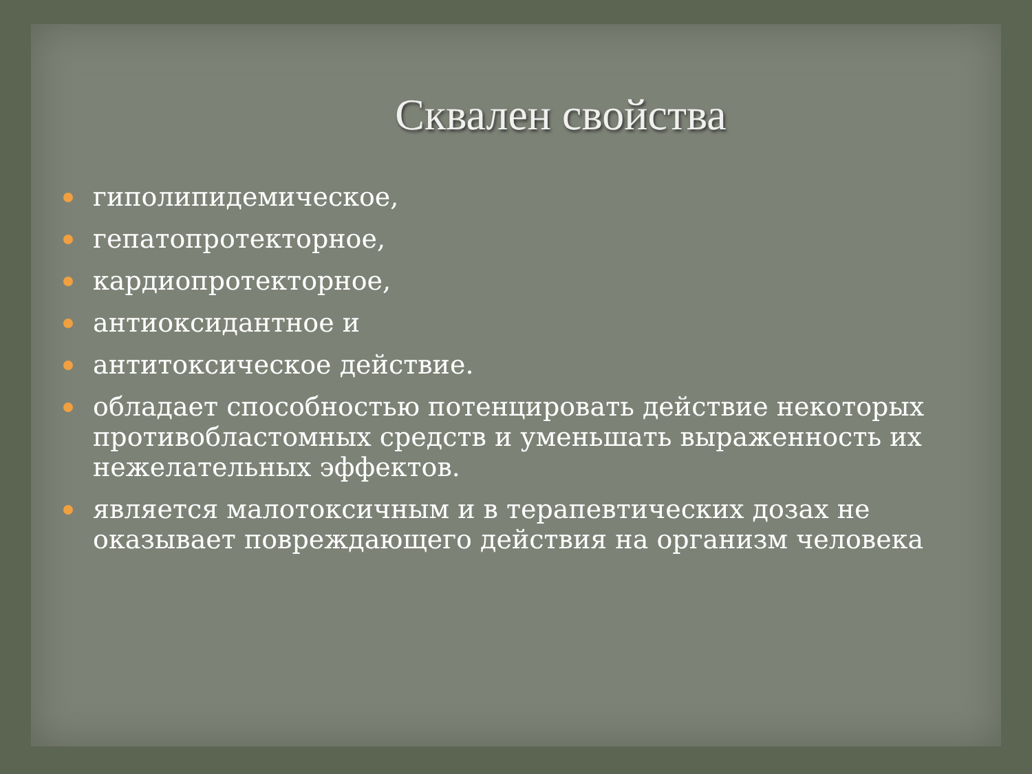Сквален свойства
гиполипидемическое,
гепатопротекторное,
кардиопротекторное,
антиоксидантное и
антитоксическое действие.
обладает способностью потенцировать действие некоторых противобластомных средств и уменьшать выраженность их нежелательных эффектов.
является малотоксичным и в терапевтических дозах не оказывает повреждающего действия на организм человека